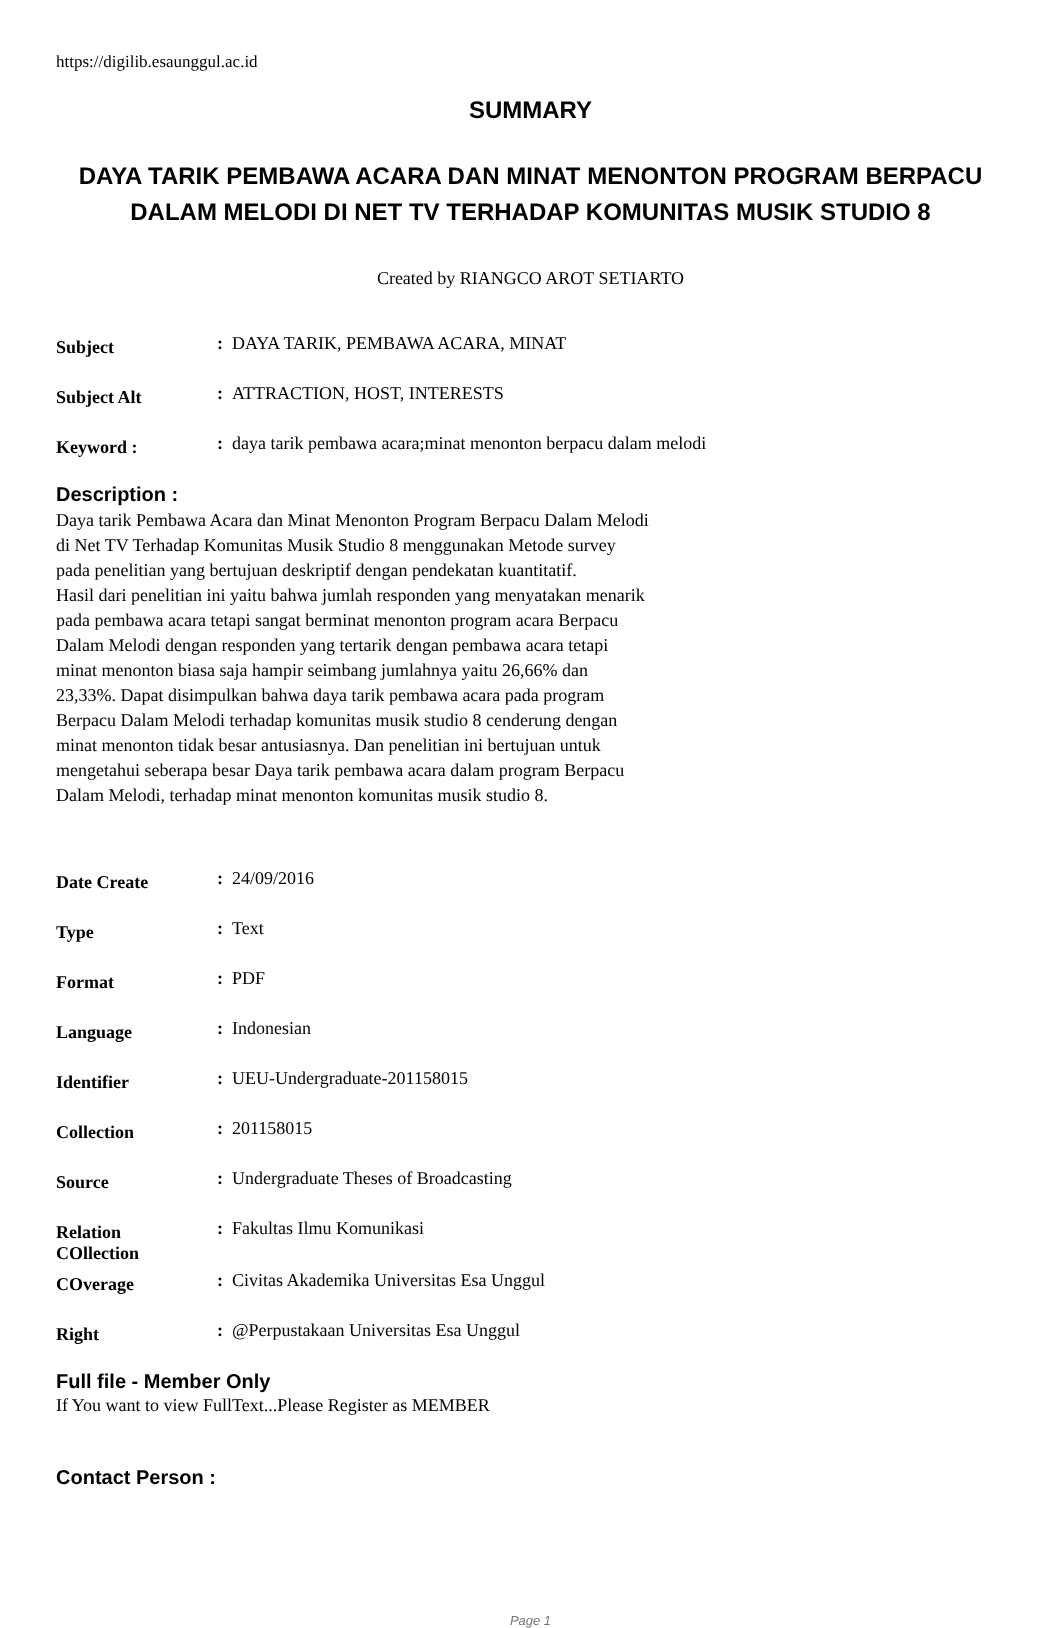https://digilib.esaunggul.ac.id
SUMMARY
DAYA TARIK PEMBAWA ACARA DAN MINAT MENONTON PROGRAM BERPACU DALAM MELODI DI NET TV TERHADAP KOMUNITAS MUSIK STUDIO 8
Created by RIANGCO AROT SETIARTO
| Subject | : | DAYA TARIK, PEMBAWA ACARA, MINAT |
| Subject Alt | : | ATTRACTION, HOST, INTERESTS |
| Keyword : | : | daya tarik pembawa acara;minat menonton berpacu dalam melodi |
Description :
Daya tarik Pembawa Acara dan Minat Menonton Program Berpacu Dalam Melodi
di Net TV Terhadap Komunitas Musik Studio 8 menggunakan Metode survey
pada penelitian yang bertujuan deskriptif dengan pendekatan kuantitatif.
Hasil dari penelitian ini yaitu bahwa jumlah responden yang menyatakan menarik
pada pembawa acara tetapi sangat berminat menonton program acara Berpacu
Dalam Melodi dengan responden yang tertarik dengan pembawa acara tetapi
minat menonton biasa saja hampir seimbang jumlahnya yaitu 26,66% dan
23,33%. Dapat disimpulkan bahwa daya tarik pembawa acara pada program
Berpacu Dalam Melodi terhadap komunitas musik studio 8 cenderung dengan
minat menonton tidak besar antusiasnya. Dan penelitian ini bertujuan untuk
mengetahui seberapa besar Daya tarik pembawa acara dalam program Berpacu
Dalam Melodi, terhadap minat menonton komunitas musik studio 8.
| Date Create | : | 24/09/2016 |
| Type | : | Text |
| Format | : | PDF |
| Language | : | Indonesian |
| Identifier | : | UEU-Undergraduate-201158015 |
| Collection | : | 201158015 |
| Source | : | Undergraduate Theses of Broadcasting |
| Relation COllection | : | Fakultas Ilmu Komunikasi |
| COverage | : | Civitas Akademika Universitas Esa Unggul |
| Right | : | @Perpustakaan Universitas Esa Unggul |
Full file - Member Only
If You want to view FullText...Please Register as MEMBER
Contact Person :
Page 1